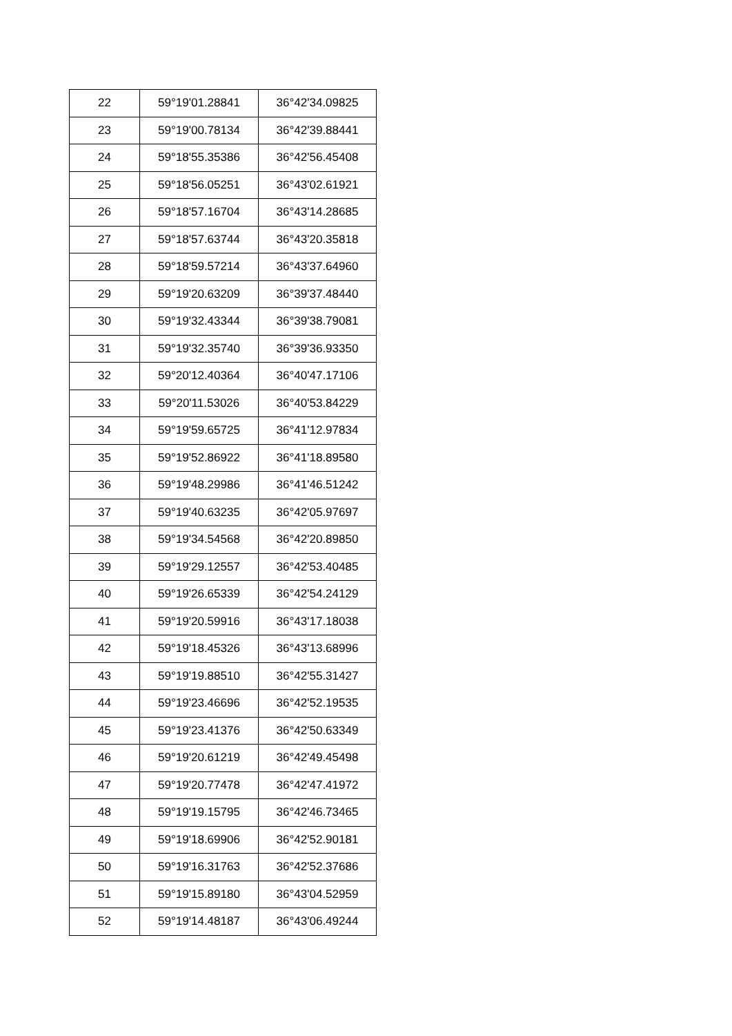| 22 | 59°19'01.28841 | 36°42'34.09825 |
| 23 | 59°19'00.78134 | 36°42'39.88441 |
| 24 | 59°18'55.35386 | 36°42'56.45408 |
| 25 | 59°18'56.05251 | 36°43'02.61921 |
| 26 | 59°18'57.16704 | 36°43'14.28685 |
| 27 | 59°18'57.63744 | 36°43'20.35818 |
| 28 | 59°18'59.57214 | 36°43'37.64960 |
| 29 | 59°19'20.63209 | 36°39'37.48440 |
| 30 | 59°19'32.43344 | 36°39'38.79081 |
| 31 | 59°19'32.35740 | 36°39'36.93350 |
| 32 | 59°20'12.40364 | 36°40'47.17106 |
| 33 | 59°20'11.53026 | 36°40'53.84229 |
| 34 | 59°19'59.65725 | 36°41'12.97834 |
| 35 | 59°19'52.86922 | 36°41'18.89580 |
| 36 | 59°19'48.29986 | 36°41'46.51242 |
| 37 | 59°19'40.63235 | 36°42'05.97697 |
| 38 | 59°19'34.54568 | 36°42'20.89850 |
| 39 | 59°19'29.12557 | 36°42'53.40485 |
| 40 | 59°19'26.65339 | 36°42'54.24129 |
| 41 | 59°19'20.59916 | 36°43'17.18038 |
| 42 | 59°19'18.45326 | 36°43'13.68996 |
| 43 | 59°19'19.88510 | 36°42'55.31427 |
| 44 | 59°19'23.46696 | 36°42'52.19535 |
| 45 | 59°19'23.41376 | 36°42'50.63349 |
| 46 | 59°19'20.61219 | 36°42'49.45498 |
| 47 | 59°19'20.77478 | 36°42'47.41972 |
| 48 | 59°19'19.15795 | 36°42'46.73465 |
| 49 | 59°19'18.69906 | 36°42'52.90181 |
| 50 | 59°19'16.31763 | 36°42'52.37686 |
| 51 | 59°19'15.89180 | 36°43'04.52959 |
| 52 | 59°19'14.48187 | 36°43'06.49244 |